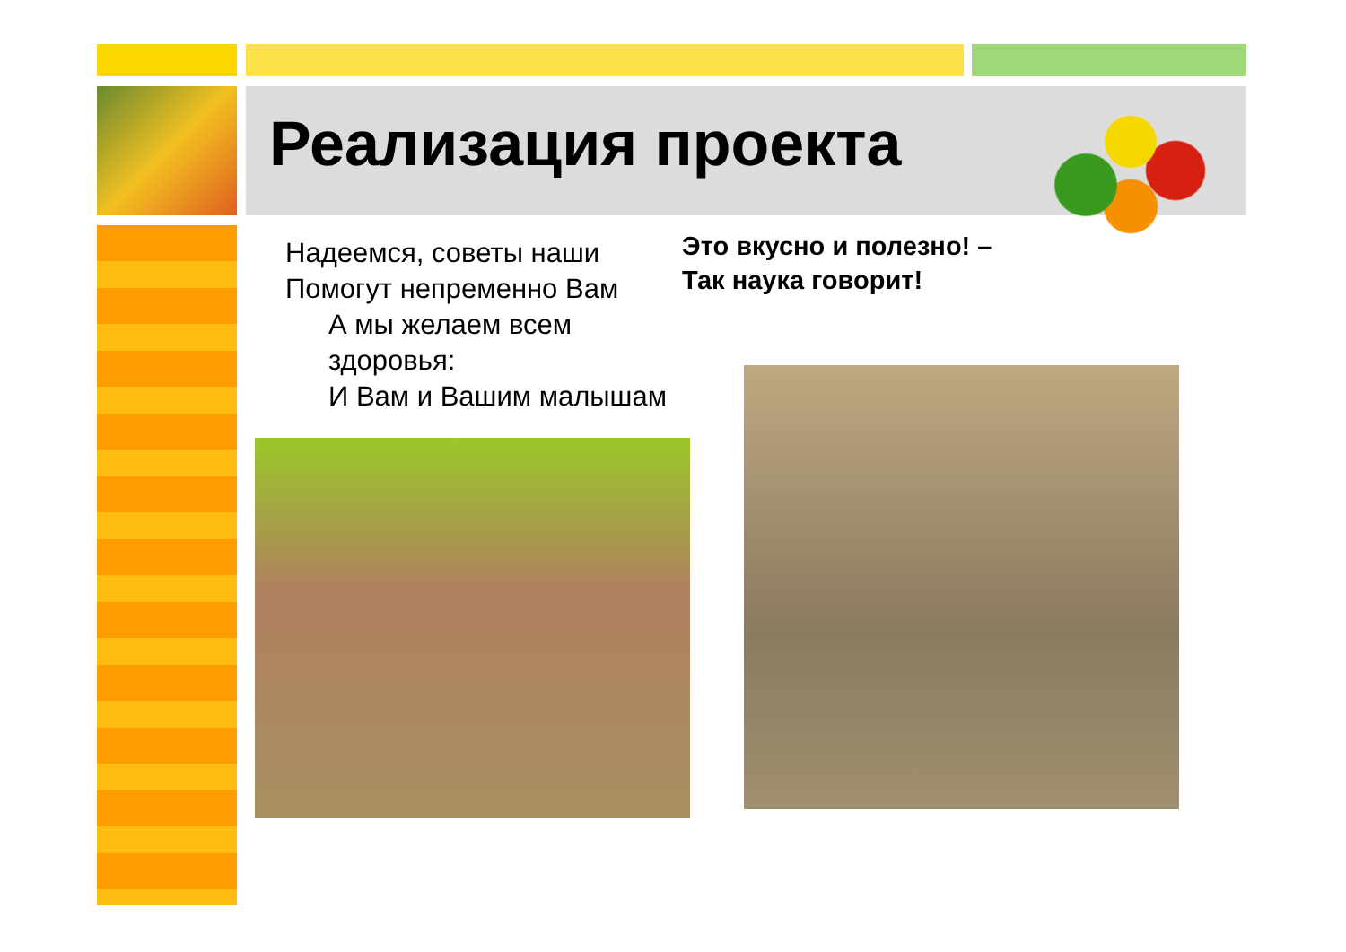Реализация проекта
Надеемся, советы наши
Помогут непременно Вам
А мы желаем всем
здоровья:
И Вам и Вашим малышам
Это вкусно и полезно! –
Так наука говорит!